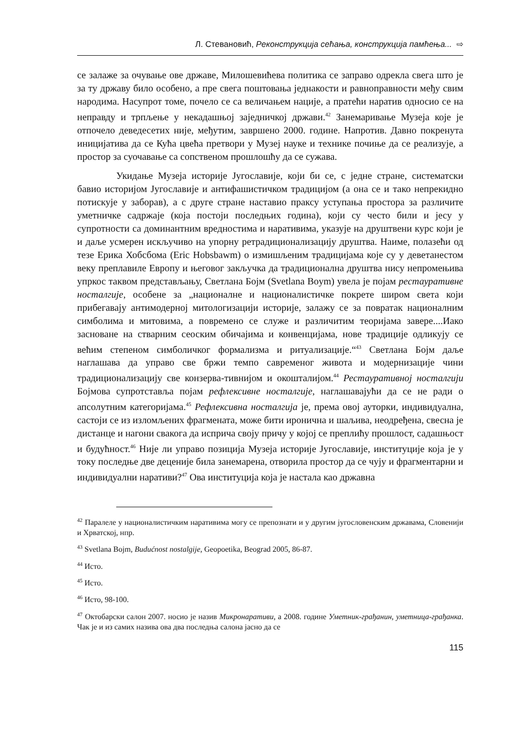Л. Стевановић, Реконструкција сећања, конструкција памћења... ⇨
се залаже за очување ове државе, Милошевићева политика се заправо одрекла свега што је за ту државу било особено, а пре свега поштовања једнакости и равноправности међу свим народима. Насупрот томе, почело се са величањем нације, а пратећи наратив односио се на неправду и трпљење у некадашњој заједничкој држави.<sup>42</sup> Занемаривање Музеја које је отпочело деведесетих није, међутим, завршено 2000. године. Напротив. Давно покренута иницијатива да се Кућа цвећа претвори у Музеј науке и технике почиње да се реализује, а простор за суочавање са сопственом прошлошћу да се сужава.
Укидање Музеја историје Југославије, који би се, с једне стране, систематски бавио историјом Југославије и антифашистичком традицијом (а она се и тако непрекидно потискује у заборав), а с друге стране наставио праксу уступања простора за различите уметничке садржаје (која постоји последњих година), који су често били и јесу у супротности са доминантним вредностима и наративима, указује на друштвени курс који је и даље усмерен искључиво на упорну ретрадиционализацију друштва. Наиме, полазећи од тезе Ерика Хобсбома (Eric Hobsbawm) о измишљеним традицијама које су у деветанестом веку преплавиле Европу и његовог закључка да традиционална друштва нису непромењива упркос таквом представљању, Светлана Бојм (Svetlana Boym) увела је појам рестауративне носталгије, особене за „националне и националистичке покрете широм света који прибегавају антимодерној митологизацији историје, залажу се за повратак националним симболима и митовима, а повремено се служе и различитим теоријама завере....Иако засноване на стварним сеоским обичајима и конвенцијама, нове традиције одликују се већим степеном симболичког формализма и ритуализације.“<sup>43</sup> Светлана Бојм даље наглашава да управо све бржи темпо савременог живота и модернизације чини традиционализацију све конзерва-тивнијом и окошталијом.<sup>44</sup> Рестауративној носталгији Бојмова супротставља појам рефлексивне носталгије, наглашавајући да се не ради о апсолутним категоријама.<sup>45</sup> Рефлексивна носталгија је, према овој ауторки, индивидуална, састоји се из изломљених фрагмената, може бити иронична и шаљива, неодређена, свесна је дистанце и нагони свакога да исприча своју причу у којој се преплићу прошлост, садашњост и будућност.<sup>46</sup> Није ли управо позиција Музеја историје Југославије, институције која је у току последње две деценије била занемарена, отворила простор да се чују и фрагментарни и индивидуални наративи?<sup>47</sup> Ова институција која је настала као државна
<sup>42</sup> Паралеле у националистичким наративима могу се препознати и у другим југословенским државама, Словенији и Хрватској, нпр.
<sup>43</sup> Svetlana Bojm, Budućnost nostalgije, Geopoetika, Beograd 2005, 86-87.
<sup>44</sup> Исто.
<sup>45</sup> Исто.
<sup>46</sup> Исто, 98-100.
<sup>47</sup> Октобарски салон 2007. носио је назив Микронаративи, а 2008. године Уметник-грађанин, уметница-грађанка. Чак је и из самих назива ова два последња салона јасно да се
115